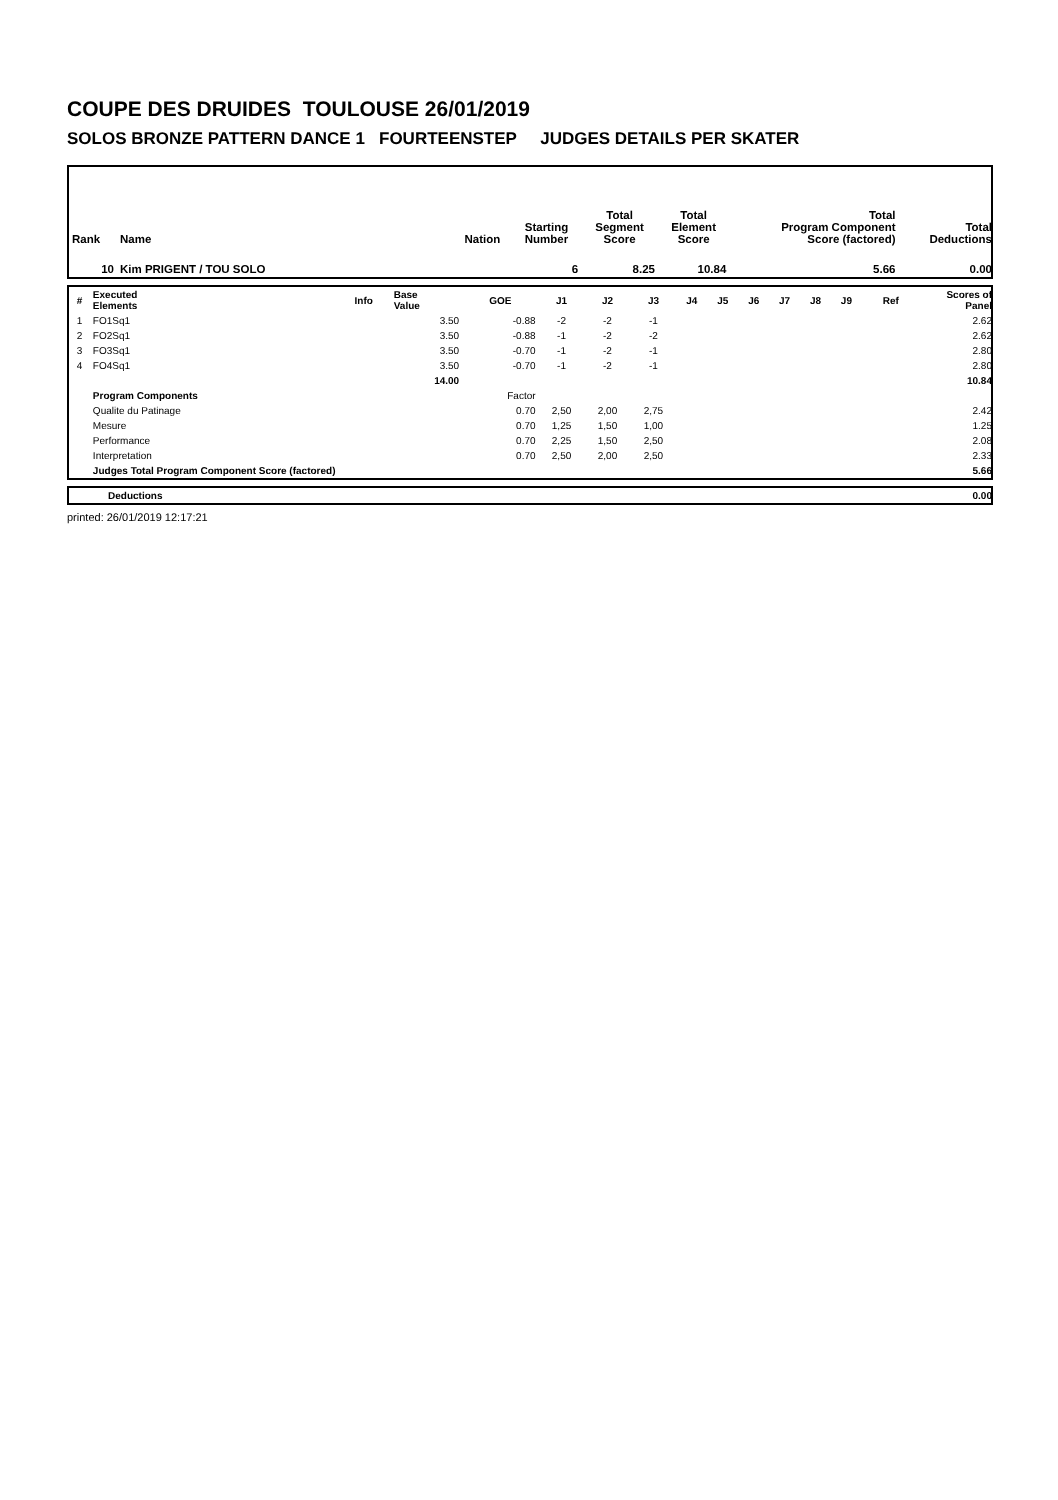COUPE DES DRUIDES TOULOUSE 26/01/2019
SOLOS BRONZE PATTERN DANCE 1 FOURTEENSTEP JUDGES DETAILS PER SKATER
| Rank | Name | Nation | Starting Number | Total Segment Score | Total Element Score | Total Program Component Score (factored) | Total Deductions |
| --- | --- | --- | --- | --- | --- | --- | --- |
| 10 | Kim PRIGENT / TOU SOLO | | 6 | 8.25 | 10.84 | 5.66 | 0.00 |
| # | Executed Elements | Info | Base Value | GOE | J1 | J2 | J3 | J4 | J5 | J6 | J7 | J8 | J9 | Ref | Scores of Panel |
| --- | --- | --- | --- | --- | --- | --- | --- | --- | --- | --- | --- | --- | --- | --- | --- |
| 1 | FO1Sq1 | | 3.50 | -0.88 | -2 | -2 | -1 | | | | | | | | 2.62 |
| 2 | FO2Sq1 | | 3.50 | -0.88 | -1 | -2 | -2 | | | | | | | | 2.62 |
| 3 | FO3Sq1 | | 3.50 | -0.70 | -1 | -2 | -1 | | | | | | | | 2.80 |
| 4 | FO4Sq1 | | 3.50 | -0.70 | -1 | -2 | -1 | | | | | | | | 2.80 |
| | | | 14.00 | | | | | | | | | | | | 10.84 |
| | Program Components | | | Factor | | | | | | | | | | | |
| | Qualite du Patinage | | | 0.70 | 2,50 | 2,00 | 2,75 | | | | | | | | 2.42 |
| | Mesure | | | 0.70 | 1,25 | 1,50 | 1,00 | | | | | | | | 1.25 |
| | Performance | | | 0.70 | 2,25 | 1,50 | 2,50 | | | | | | | | 2.08 |
| | Interpretation | | | 0.70 | 2,50 | 2,00 | 2,50 | | | | | | | | 2.33 |
| | Judges Total Program Component Score (factored) | | | | | | | | | | | | | | 5.66 |
| | Deductions | 0.00 |
printed: 26/01/2019 12:17:21